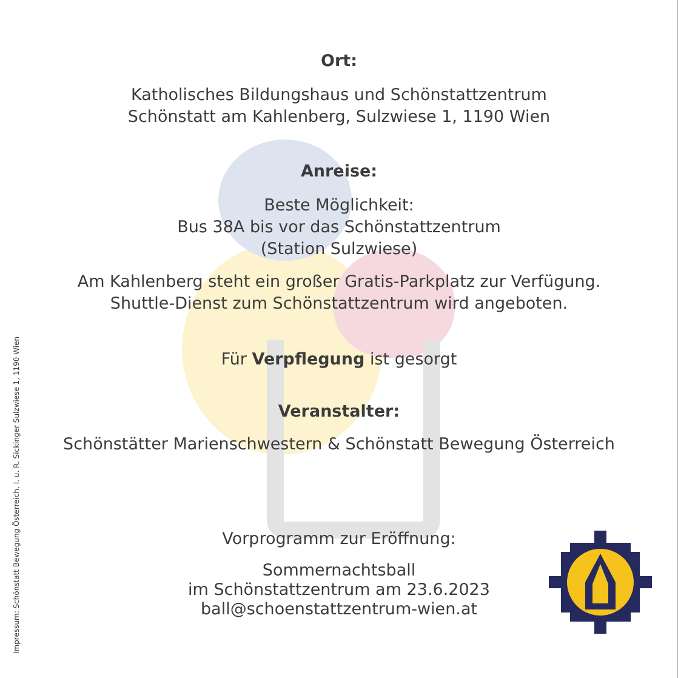Ort:
Katholisches Bildungshaus und Schönstattzentrum
Schönstatt am Kahlenberg, Sulzwiese 1, 1190 Wien
Anreise:
Beste Möglichkeit:
Bus 38A bis vor das Schönstattzentrum
(Station Sulzwiese)
Am Kahlenberg steht ein großer Gratis-Parkplatz zur Verfügung.
Shuttle-Dienst zum Schönstattzentrum wird angeboten.
Für Verpflegung ist gesorgt
Veranstalter:
Schönstätter Marienschwestern & Schönstatt Bewegung Österreich
Vorprogramm zur Eröffnung:
Sommernachtsball
im Schönstattzentrum am 23.6.2023
ball@schoenstattzentrum-wien.at
Impressum: Schönstatt Bewegung Österreich, I. u. R. Sickinger Sulzwiese 1, 1190 Wien